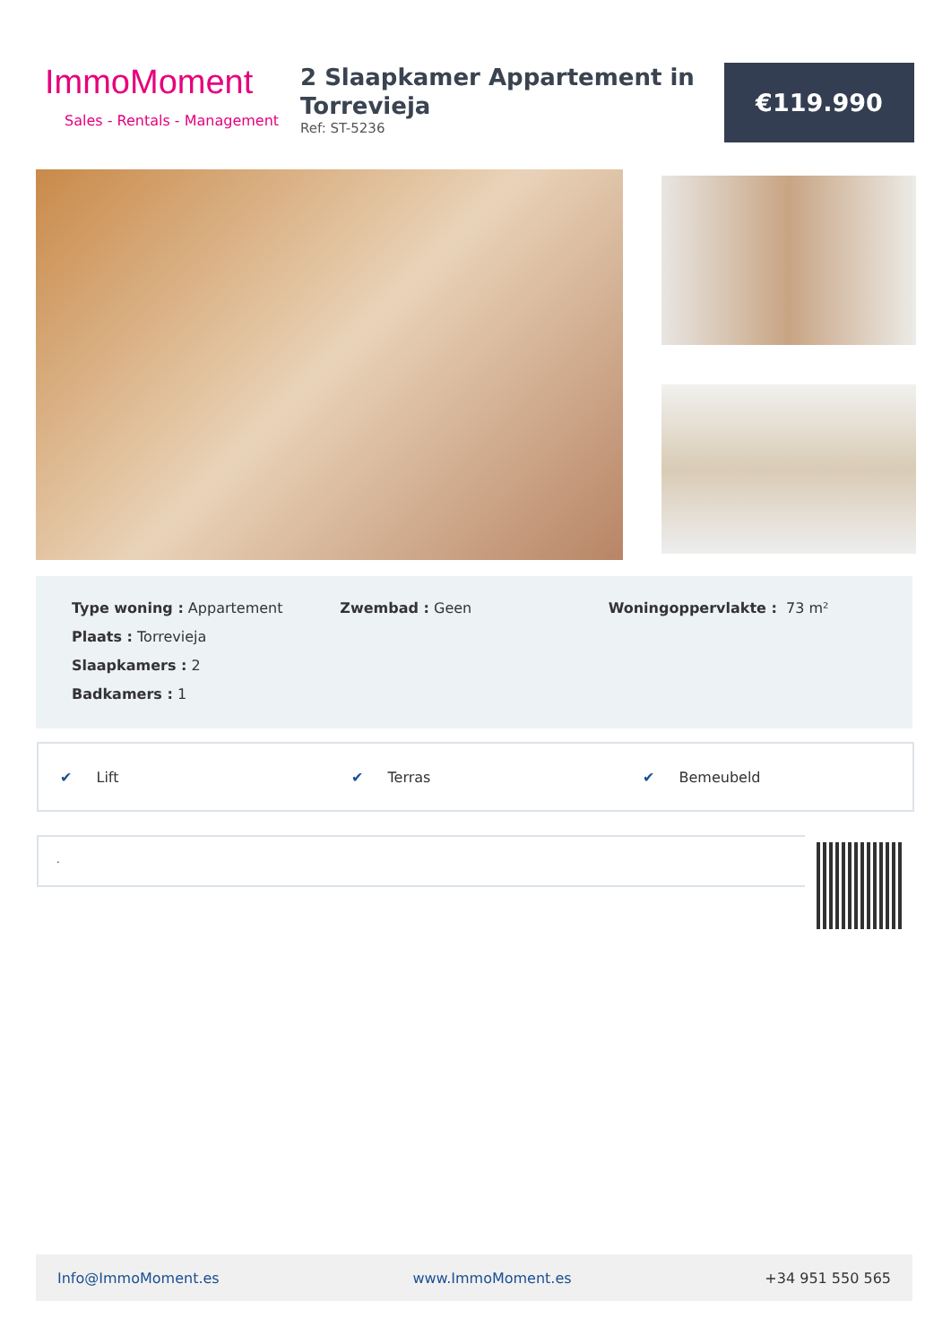ImmoMoment
Sales - Rentals - Management
2 Slaapkamer Appartement in Torrevieja
Ref: ST-5236
€119.990
Type woning : Appartement
Plaats : Torrevieja
Slaapkamers : 2
Badkamers : 1
Zwembad : Geen Woningoppervlakte : 73 m²
✔ Lift ✔ Terras ✔ Bemeubeld
.
Info@ImmoMoment.es www.ImmoMoment.es +34 951 550 565